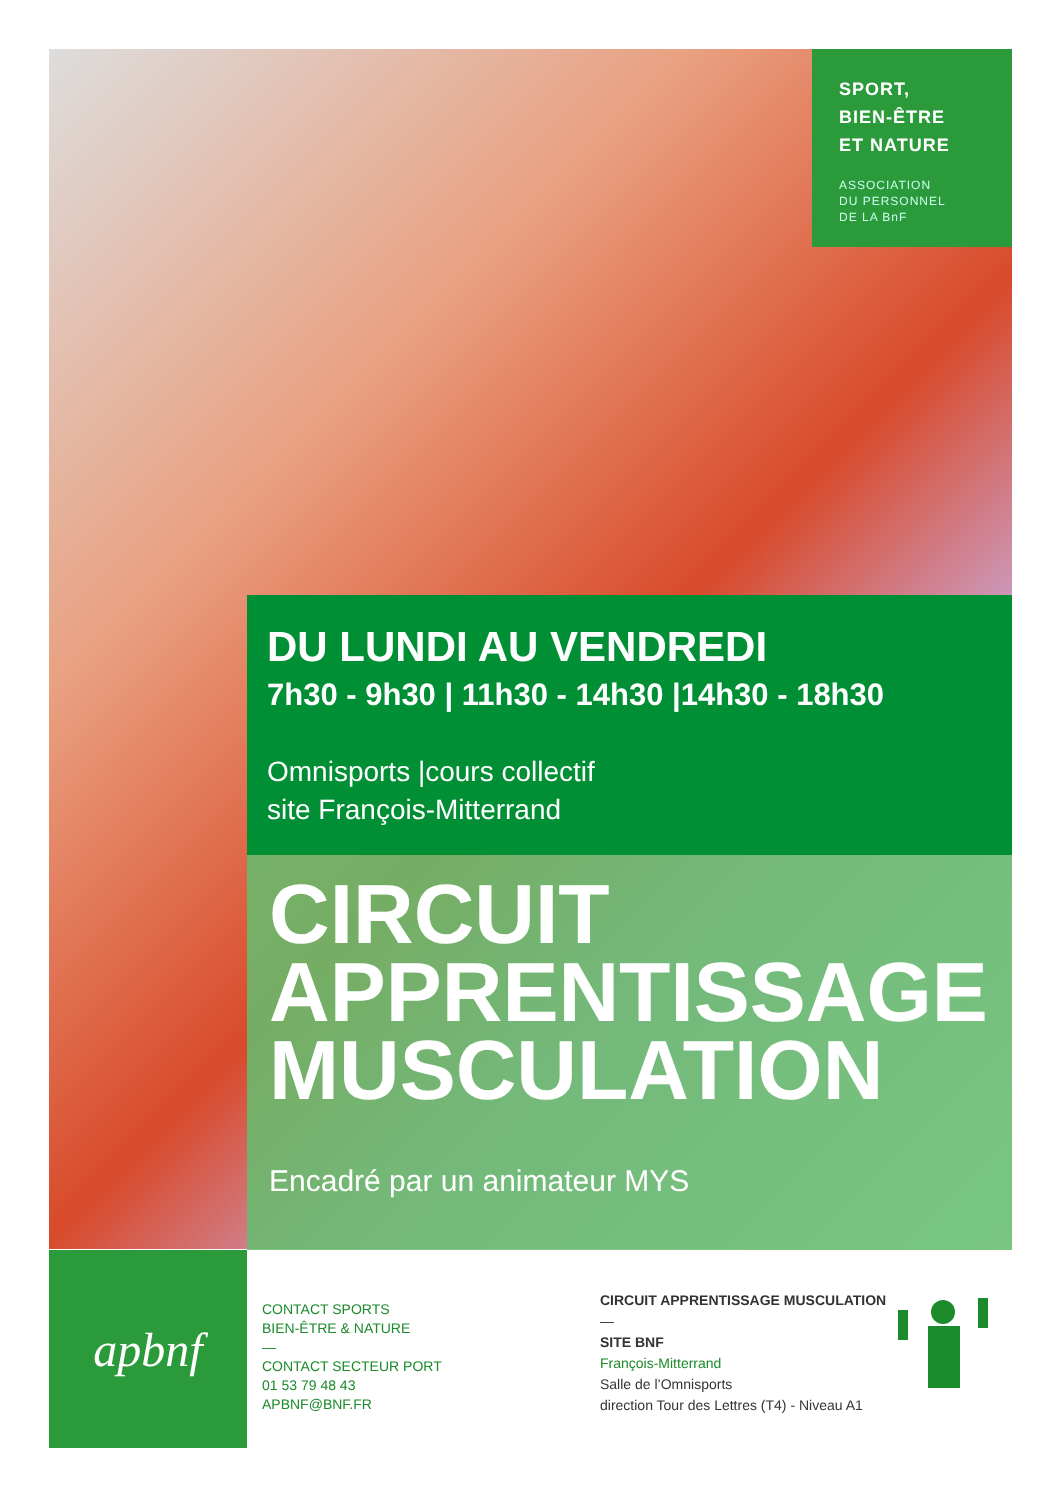SPORT,
BIEN-ÊTRE
ET NATURE
ASSOCIATION
DU PERSONNEL
DE LA BnF
DU LUNDI AU VENDREDI
7h30 - 9h30 | 11h30 - 14h30 |14h30 - 18h30
Omnisports |cours collectif
site François-Mitterrand
CIRCUIT
APPRENTISSAGE
MUSCULATION
Encadré par un animateur MYS
apbnf
CONTACT SPORTS
BIEN-ÊTRE & NATURE
—
CONTACT SECTEUR PORT
01 53 79 48 43
APBNF@BNF.FR
CIRCUIT APPRENTISSAGE MUSCULATION
—
SITE BNF
François-Mitterrand
Salle de l’Omnisports
direction Tour des Lettres (T4) - Niveau A1